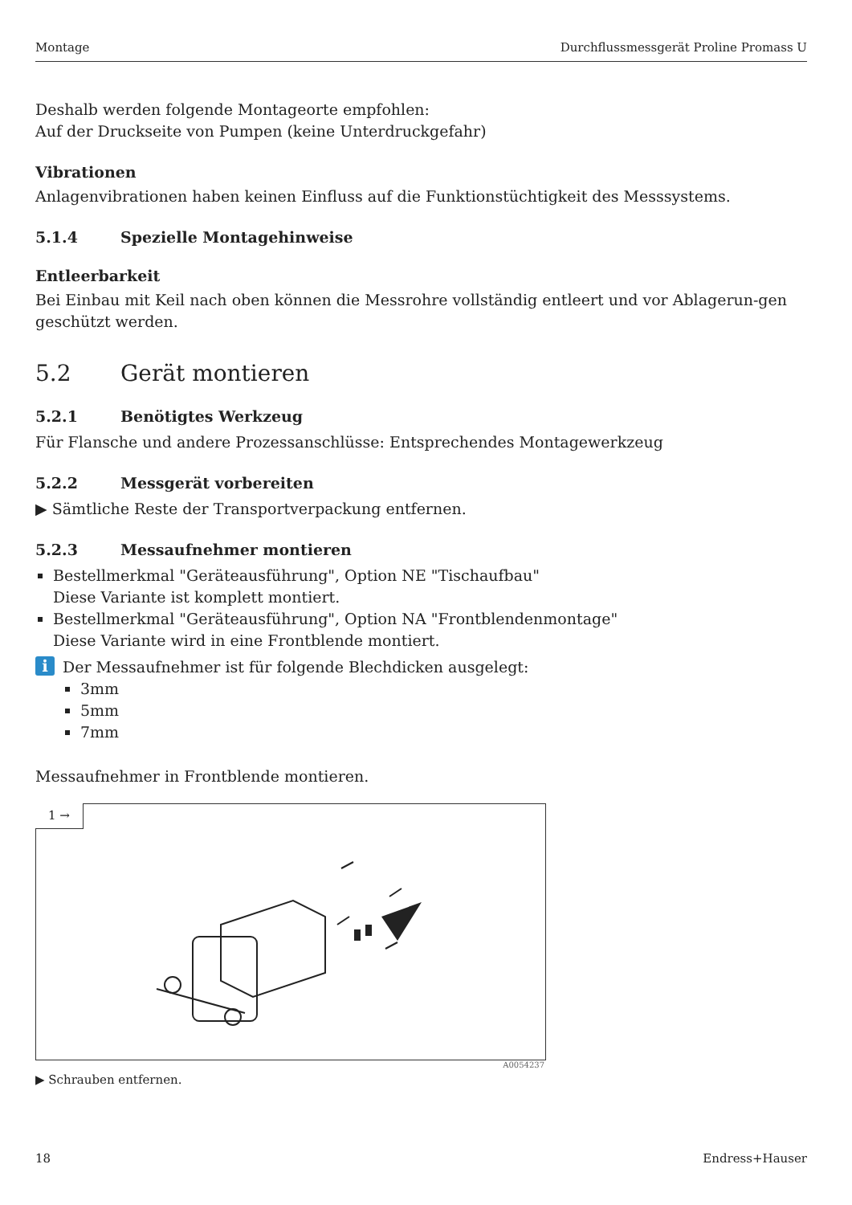Montage Durchflussmessgerät Proline Promass U
Deshalb werden folgende Montageorte empfohlen:
Auf der Druckseite von Pumpen (keine Unterdruckgefahr)
Vibrationen
Anlagenvibrationen haben keinen Einfluss auf die Funktionstüchtigkeit des Messsystems.
5.1.4 Spezielle Montagehinweise
Entleerbarkeit
Bei Einbau mit Keil nach oben können die Messrohre vollständig entleert und vor Ablagerun-gen geschützt werden.
5.2 Gerät montieren
5.2.1 Benötigtes Werkzeug
Für Flansche und andere Prozessanschlüsse: Entsprechendes Montagewerkzeug
5.2.2 Messgerät vorbereiten
▶ Sämtliche Reste der Transportverpackung entfernen.
5.2.3 Messaufnehmer montieren
Bestellmerkmal "Geräteausführung", Option NE "Tischaufbau"
Diese Variante ist komplett montiert.
Bestellmerkmal "Geräteausführung", Option NA "Frontblendenmontage"
Diese Variante wird in eine Frontblende montiert.
i
Der Messaufnehmer ist für folgende Blechdicken ausgelegt:
3mm
5mm
7mm
Messaufnehmer in Frontblende montieren.
1 →
A0054237
▶ Schrauben entfernen.
18 Endress+Hauser